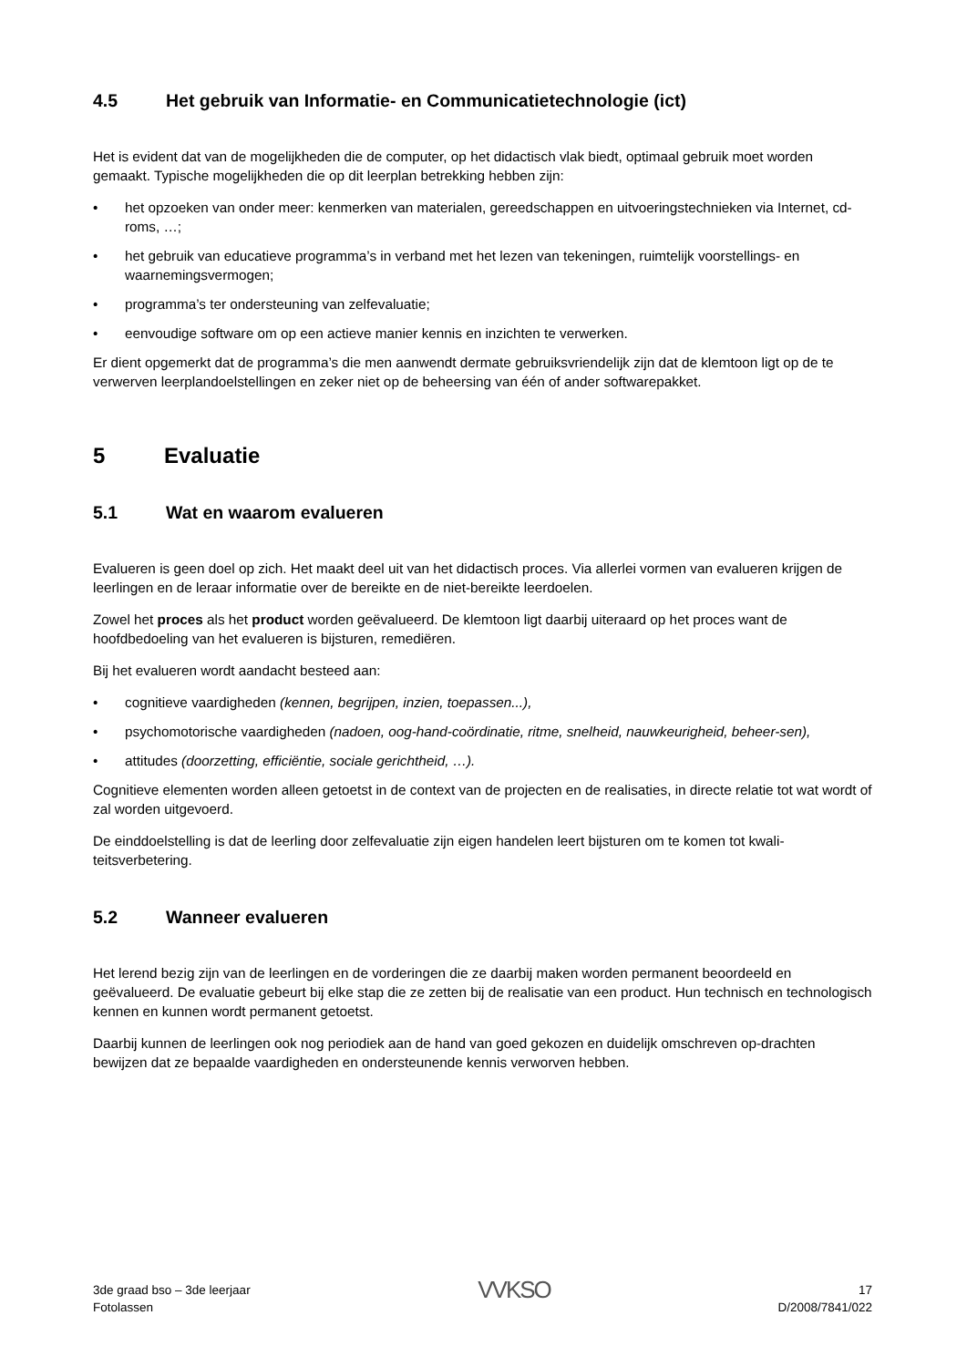4.5 Het gebruik van Informatie- en Communicatietechnologie (ict)
Het is evident dat van de mogelijkheden die de computer, op het didactisch vlak biedt, optimaal gebruik moet worden gemaakt. Typische mogelijkheden die op dit leerplan betrekking hebben zijn:
• het opzoeken van onder meer: kenmerken van materialen, gereedschappen en uitvoeringstechnieken via Internet, cd-roms, …;
• het gebruik van educatieve programma’s in verband met het lezen van tekeningen, ruimtelijk voorstellings- en waarnemingsvermogen;
• programma’s ter ondersteuning van zelfevaluatie;
• eenvoudige software om op een actieve manier kennis en inzichten te verwerken.
Er dient opgemerkt dat de programma’s die men aanwendt dermate gebruiksvriendelijk zijn dat de klemtoon ligt op de te verwerven leerplandoelstellingen en zeker niet op de beheersing van één of ander softwarepakket.
5 Evaluatie
5.1 Wat en waarom evalueren
Evalueren is geen doel op zich. Het maakt deel uit van het didactisch proces. Via allerlei vormen van evalueren krijgen de leerlingen en de leraar informatie over de bereikte en de niet-bereikte leerdoelen.
Zowel het proces als het product worden geëvalueerd. De klemtoon ligt daarbij uiteraard op het proces want de hoofdbedoeling van het evalueren is bijsturen, remediëren.
Bij het evalueren wordt aandacht besteed aan:
• cognitieve vaardigheden (kennen, begrijpen, inzien, toepassen...),
• psychomotorische vaardigheden (nadoen, oog-hand-coördinatie, ritme, snelheid, nauwkeurigheid, beheer-sen),
• attitudes (doorzetting, efficiëntie, sociale gerichtheid, …).
Cognitieve elementen worden alleen getoetst in de context van de projecten en de realisaties, in directe relatie tot wat wordt of zal worden uitgevoerd.
De einddoelstelling is dat de leerling door zelfevaluatie zijn eigen handelen leert bijsturen om te komen tot kwali-teitsverbetering.
5.2 Wanneer evalueren
Het lerend bezig zijn van de leerlingen en de vorderingen die ze daarbij maken worden permanent beoordeeld en geëvalueerd. De evaluatie gebeurt bij elke stap die ze zetten bij de realisatie van een product. Hun technisch en technologisch kennen en kunnen wordt permanent getoetst.
Daarbij kunnen de leerlingen ook nog periodiek aan de hand van goed gekozen en duidelijk omschreven op-drachten bewijzen dat ze bepaalde vaardigheden en ondersteunende kennis verworven hebben.
3de graad bso – 3de leerjaar
Fotolassen
VVKSO
17
D/2008/7841/022